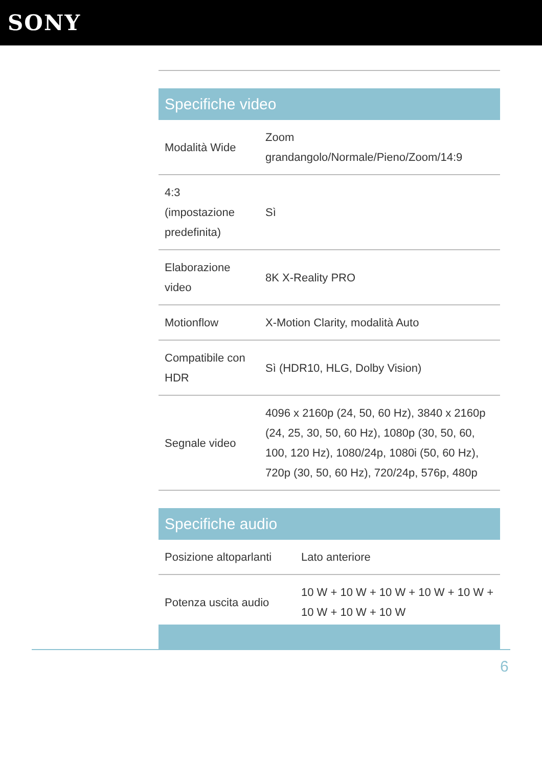SONY
Specifiche video
| Modalità Wide | Zoom grandangolo/Normale/Pieno/Zoom/14:9 |
| 4:3 (impostazione predefinita) | Sì |
| Elaborazione video | 8K X-Reality PRO |
| Motionflow | X-Motion Clarity, modalità Auto |
| Compatibile con HDR | Sì (HDR10, HLG, Dolby Vision) |
| Segnale video | 4096 x 2160p (24, 50, 60 Hz), 3840 x 2160p (24, 25, 30, 50, 60 Hz), 1080p (30, 50, 60, 100, 120 Hz), 1080/24p, 1080i (50, 60 Hz), 720p (30, 50, 60 Hz), 720/24p, 576p, 480p |
Specifiche audio
| Posizione altoparlanti | Lato anteriore |
| Potenza uscita audio | 10 W + 10 W + 10 W + 10 W + 10 W + 10 W + 10 W + 10 W |
6